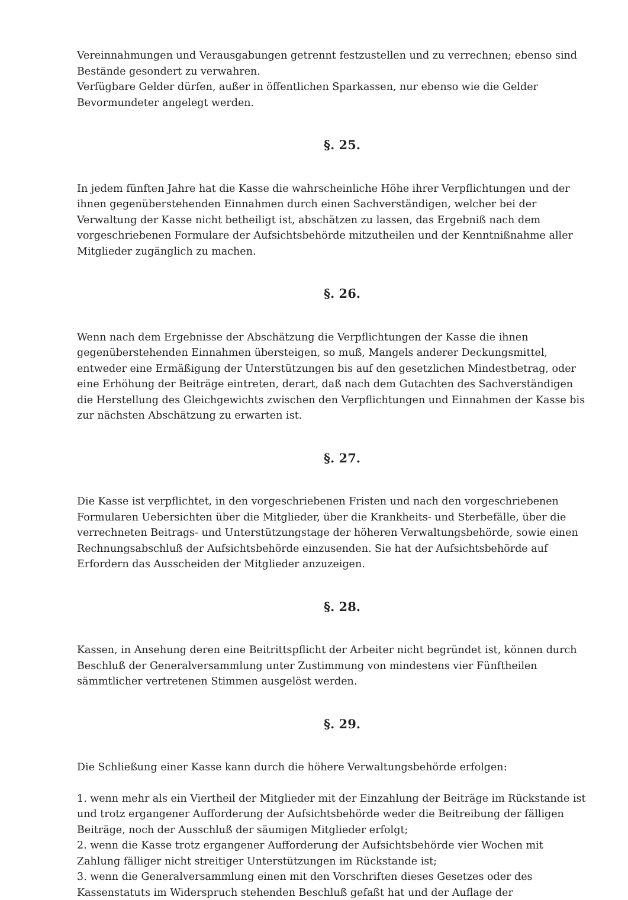Vereinnahmungen und Verausgabungen getrennt festzustellen und zu verrechnen; ebenso sind Bestände gesondert zu verwahren.
Verfügbare Gelder dürfen, außer in öffentlichen Sparkassen, nur ebenso wie die Gelder Bevormundeter angelegt werden.
§. 25.
In jedem fünften Jahre hat die Kasse die wahrscheinliche Höhe ihrer Verpflichtungen und der ihnen gegenüberstehenden Einnahmen durch einen Sachverständigen, welcher bei der Verwaltung der Kasse nicht betheiligt ist, abschätzen zu lassen, das Ergebniß nach dem vorgeschriebenen Formulare der Aufsichtsbehörde mitzutheilen und der Kenntnißnahme aller Mitglieder zugänglich zu machen.
§. 26.
Wenn nach dem Ergebnisse der Abschätzung die Verpflichtungen der Kasse die ihnen gegenüberstehenden Einnahmen übersteigen, so muß, Mangels anderer Deckungsmittel, entweder eine Ermäßigung der Unterstützungen bis auf den gesetzlichen Mindestbetrag, oder eine Erhöhung der Beiträge eintreten, derart, daß nach dem Gutachten des Sachverständigen die Herstellung des Gleichgewichts zwischen den Verpflichtungen und Einnahmen der Kasse bis zur nächsten Abschätzung zu erwarten ist.
§. 27.
Die Kasse ist verpflichtet, in den vorgeschriebenen Fristen und nach den vorgeschriebenen Formularen Uebersichten über die Mitglieder, über die Krankheits- und Sterbefälle, über die verrechneten Beitrags- und Unterstützungstage der höheren Verwaltungsbehörde, sowie einen Rechnungsabschluß der Aufsichtsbehörde einzusenden. Sie hat der Aufsichtsbehörde auf Erfordern das Ausscheiden der Mitglieder anzuzeigen.
§. 28.
Kassen, in Ansehung deren eine Beitrittspflicht der Arbeiter nicht begründet ist, können durch Beschluß der Generalversammlung unter Zustimmung von mindestens vier Fünftheilen sämmtlicher vertretenen Stimmen ausgelöst werden.
§. 29.
Die Schließung einer Kasse kann durch die höhere Verwaltungsbehörde erfolgen:
1. wenn mehr als ein Viertheil der Mitglieder mit der Einzahlung der Beiträge im Rückstande ist und trotz ergangener Aufforderung der Aufsichtsbehörde weder die Beitreibung der fälligen Beiträge, noch der Ausschluß der säumigen Mitglieder erfolgt;
2. wenn die Kasse trotz ergangener Aufforderung der Aufsichtsbehörde vier Wochen mit Zahlung fälliger nicht streitiger Unterstützungen im Rückstande ist;
3. wenn die Generalversammlung einen mit den Vorschriften dieses Gesetzes oder des Kassenstatuts im Widerspruch stehenden Beschluß gefaßt hat und der Auflage der